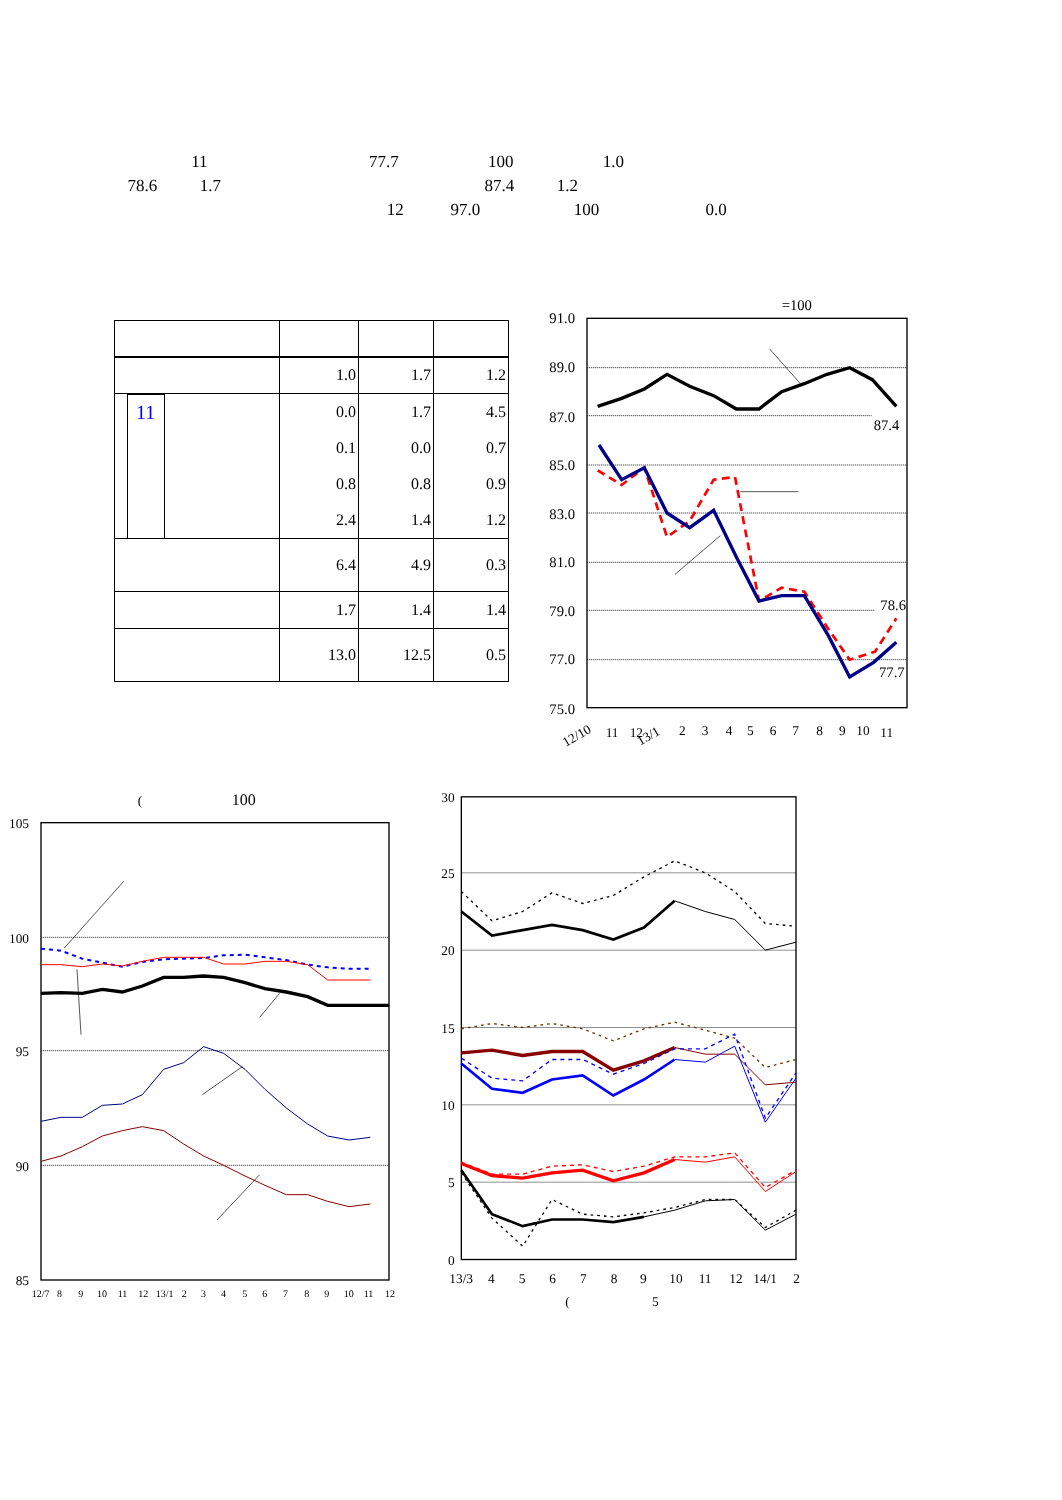11 77.7 100 1.0
78.6 1.7 87.4 1.2
12 97.0 100 0.0
| | 1.0 | 1.7 | 1.2 |
| 11 | 0.0 0.1 0.8 2.4 | 1.7 0.0 0.8 1.4 | 4.5 0.7 0.9 1.2 |
| | 6.4 | 4.9 | 0.3 |
| | 1.7 | 1.4 | 1.4 |
| | 13.0 | 12.5 | 0.5 |
=100
91.0
89.0
87.0
85.0
83.0
81.0
79.0
77.0
75.0
87.4
78.6
77.7
12/10
11
12
13/1
2
3
4
5
6
7
8
9
10
11
(
100
105
100
95
90
85
12/7
8
9
10
11
12
13/1
2
3
4
5
6
7
8
9
10
11
12
30
25
20
15
10
5
0
13/3
4
5
6
7
8
9
10
11
12
14/1
2
(
5